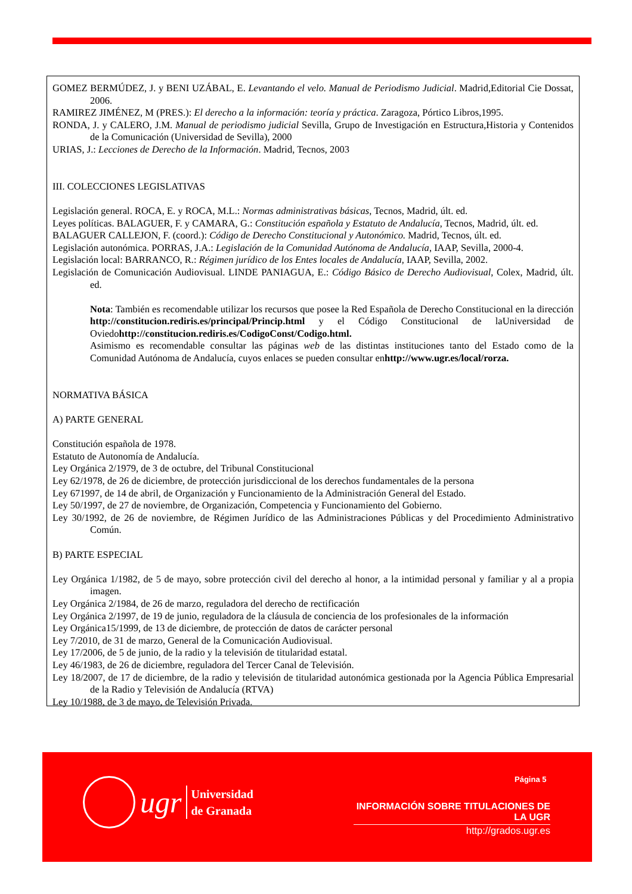GOMEZ BERMÚDEZ, J. y BENI UZÁBAL, E. Levantando el velo. Manual de Periodismo Judicial. Madrid,Editorial Cie Dossat, 2006.
RAMIREZ JIMÉNEZ, M (PRES.): El derecho a la información: teoría y práctica. Zaragoza, Pórtico Libros,1995.
RONDA, J. y CALERO, J.M. Manual de periodismo judicial Sevilla, Grupo de Investigación en Estructura,Historia y Contenidos de la Comunicación (Universidad de Sevilla), 2000
URIAS, J.: Lecciones de Derecho de la Información. Madrid, Tecnos, 2003
III. COLECCIONES LEGISLATIVAS
Legislación general. ROCA, E. y ROCA, M.L.: Normas administrativas básicas, Tecnos, Madrid, últ. ed.
Leyes políticas. BALAGUER, F. y CAMARA, G.: Constitución española y Estatuto de Andalucía, Tecnos, Madrid, últ. ed.
BALAGUER CALLEJON, F. (coord.): Código de Derecho Constitucional y Autonómico. Madrid, Tecnos, últ. ed.
Legislación autonómica. PORRAS, J.A.: Legislación de la Comunidad Autónoma de Andalucía, IAAP, Sevilla, 2000-4.
Legislación local: BARRANCO, R.: Régimen jurídico de los Entes locales de Andalucía, IAAP, Sevilla, 2002.
Legislación de Comunicación Audiovisual. LINDE PANIAGUA, E.: Código Básico de Derecho Audiovisual, Colex, Madrid, últ. ed.
Nota: También es recomendable utilizar los recursos que posee la Red Española de Derecho Constitucional en la dirección http://constitucion.rediris.es/principal/Princip.html y el Código Constitucional de laUniversidad de Oviedohttp://constitucion.rediris.es/CodigoConst/Codigo.html.
Asimismo es recomendable consultar las páginas web de las distintas instituciones tanto del Estado como de la Comunidad Autónoma de Andalucía, cuyos enlaces se pueden consultar enhttp://www.ugr.es/local/rorza.
NORMATIVA BÁSICA
A) PARTE GENERAL
Constitución española de 1978.
Estatuto de Autonomía de Andalucía.
Ley Orgánica 2/1979, de 3 de octubre, del Tribunal Constitucional
Ley 62/1978, de 26 de diciembre, de protección jurisdiccional de los derechos fundamentales de la persona
Ley 671997, de 14 de abril, de Organización y Funcionamiento de la Administración General del Estado.
Ley 50/1997, de 27 de noviembre, de Organización, Competencia y Funcionamiento del Gobierno.
Ley 30/1992, de 26 de noviembre, de Régimen Jurídico de las Administraciones Públicas y del Procedimiento Administrativo Común.
B) PARTE ESPECIAL
Ley Orgánica 1/1982, de 5 de mayo, sobre protección civil del derecho al honor, a la intimidad personal y familiar y al a propia imagen.
Ley Orgánica 2/1984, de 26 de marzo, reguladora del derecho de rectificación
Ley Orgánica 2/1997, de 19 de junio, reguladora de la cláusula de conciencia de los profesionales de la información
Ley Orgánica15/1999, de 13 de diciembre, de protección de datos de carácter personal
Ley 7/2010, de 31 de marzo, General de la Comunicación Audiovisual.
Ley 17/2006, de 5 de junio, de la radio y la televisión de titularidad estatal.
Ley 46/1983, de 26 de diciembre, reguladora del Tercer Canal de Televisión.
Ley 18/2007, de 17 de diciembre, de la radio y televisión de titularidad autonómica gestionada por la Agencia Pública Empresarial de la Radio y Televisión de Andalucía (RTVA)
Ley 10/1988, de 3 de mayo, de Televisión Privada.
Página 5
ugr
Universidad
de Granada
INFORMACIÓN SOBRE TITULACIONES DE LA UGR
http://grados.ugr.es